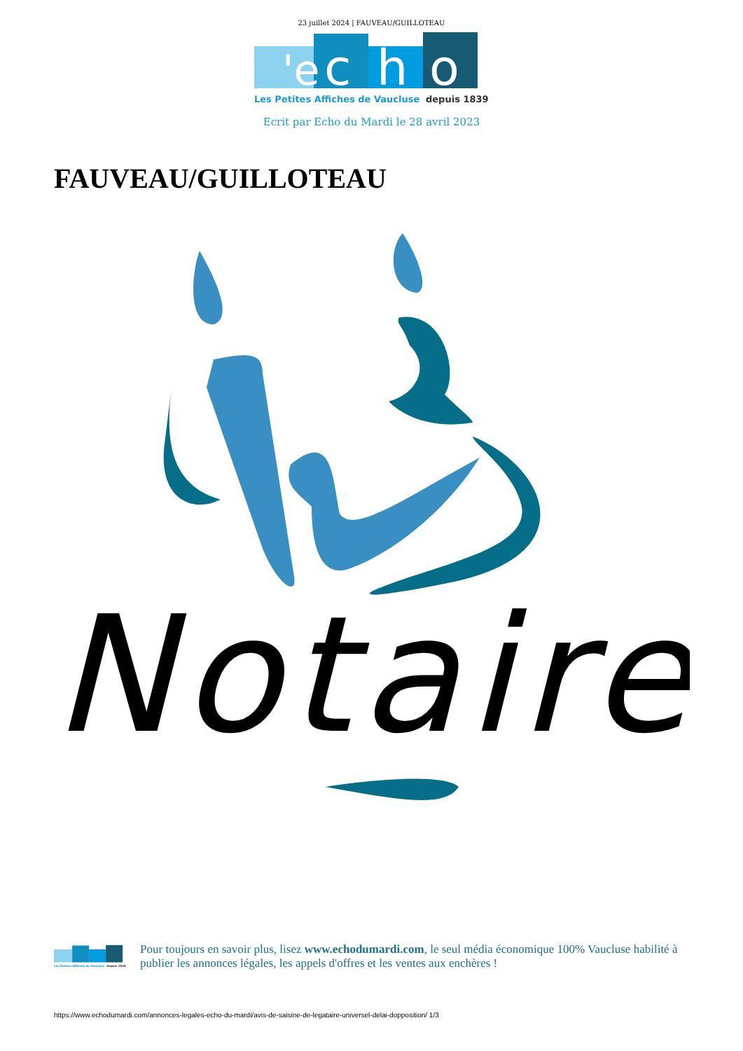23 juillet 2024 | FAUVEAU/GUILLOTEAU
'e
c
h
o
Les Petites Affiches de Vaucluse
depuis 1839
Ecrit par Echo du Mardi le 28 avril 2023
FAUVEAU/GUILLOTEAU
Notaire
Les Petites Affiches de Vaucluse
depuis 1839
Pour toujours en savoir plus, lisez www.echodumardi.com, le seul média économique 100% Vaucluse habilité à publier les annonces légales, les appels d'offres et les ventes aux enchères !
https://www.echodumardi.com/annonces-legales-echo-du-mardi/avis-de-saisine-de-legataire-universel-delai-dopposition/ 1/3